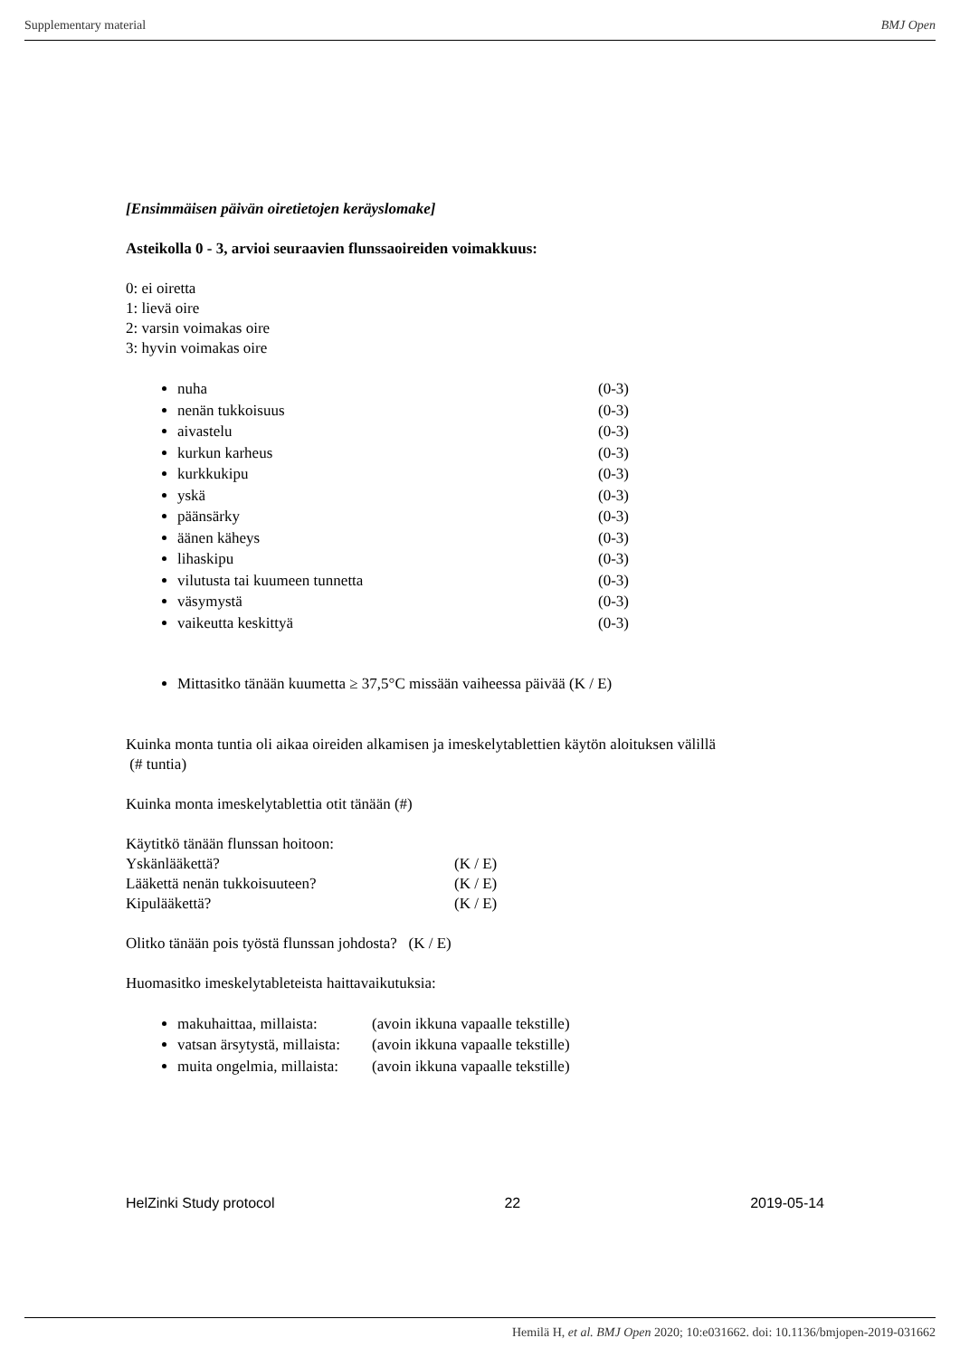Supplementary material BMJ Open
[Ensimmäisen päivän oiretietojen keräyslomake]
Asteikolla 0 - 3, arvioi seuraavien flunssaoireiden voimakkuus:
0: ei oiretta
1: lievä oire
2: varsin voimakas oire
3: hyvin voimakas oire
nuha (0-3)
nenän tukkoisuus (0-3)
aivastelu (0-3)
kurkun karheus (0-3)
kurkkukipu (0-3)
yskä (0-3)
päänsärky (0-3)
äänen käheys (0-3)
lihaskipu (0-3)
vilutusta tai kuumeen tunnetta (0-3)
väsymystä (0-3)
vaikeutta keskittyä (0-3)
Mittasitko tänään kuumetta ≥ 37,5°C missään vaiheessa päivää (K / E)
Kuinka monta tuntia oli aikaa oireiden alkamisen ja imeskelytablettien käytön aloituksen välillä
(# tuntia)
Kuinka monta imeskelytablettia otit tänään (#)
Käytitkö tänään flunssan hoitoon:
Yskänlääkettä? (K / E)
Lääkettä nenän tukkoisuuteen? (K / E)
Kipulääkettä? (K / E)
Olitko tänään pois työstä flunssan johdosta? (K / E)
Huomasitko imeskelytableteista haittavaikutuksia:
makuhaittaa, millaista: (avoin ikkuna vapaalle tekstille)
vatsan ärsytystä, millaista: (avoin ikkuna vapaalle tekstille)
muita ongelmia, millaista: (avoin ikkuna vapaalle tekstille)
HelZinki Study protocol 22 2019-05-14
Hemilä H, et al. BMJ Open 2020; 10:e031662. doi: 10.1136/bmjopen-2019-031662